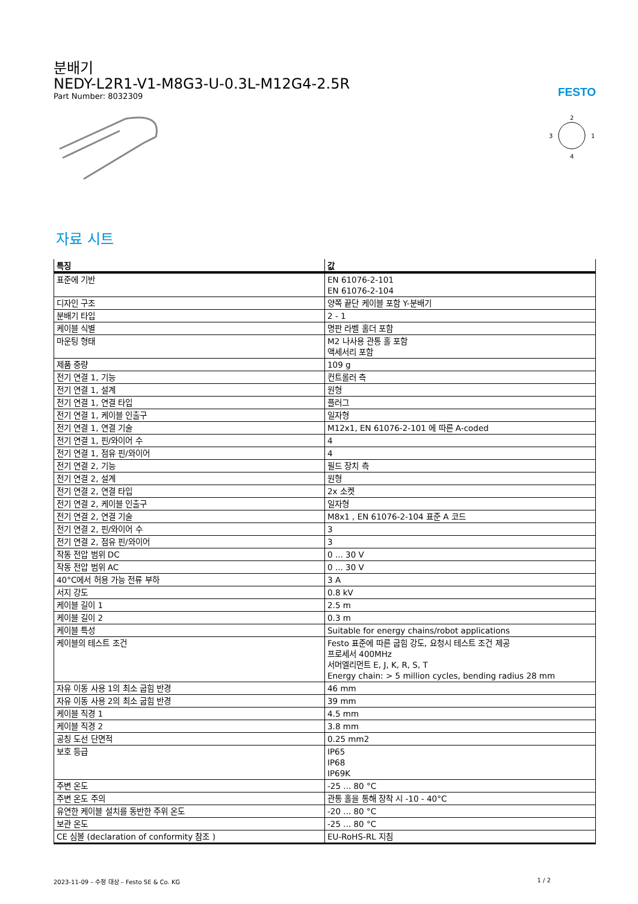분배기
NEDY-L2R1-V1-M8G3-U-0.3L-M12G4-2.5R
Part Number: 8032309
FESTO
2
3
1
4
자료 시트
| 특징 | 값 |
| --- | --- |
| 표준에 기반 | EN 61076-2-101 EN 61076-2-104 |
| 디자인 구조 | 양쪽 끝단 케이블 포함 Y-분배기 |
| 분배기 타입 | 2 - 1 |
| 케이블 식별 | 명판 라벨 홀더 포함 |
| 마운팅 형태 | M2 나사용 관통 홀 포함 액세서리 포함 |
| 제품 중량 | 109 g |
| 전기 연결 1, 기능 | 컨트롤러 측 |
| 전기 연결 1, 설계 | 원형 |
| 전기 연결 1, 연결 타입 | 플러그 |
| 전기 연결 1, 케이블 인출구 | 일자형 |
| 전기 연결 1, 연결 기술 | M12x1, EN 61076-2-101 에 따른 A-coded |
| 전기 연결 1, 핀/와이어 수 | 4 |
| 전기 연결 1, 점유 핀/와이어 | 4 |
| 전기 연결 2, 기능 | 필드 장치 측 |
| 전기 연결 2, 설계 | 원형 |
| 전기 연결 2, 연결 타입 | 2x 소켓 |
| 전기 연결 2, 케이블 인출구 | 일자형 |
| 전기 연결 2, 연결 기술 | M8x1 , EN 61076-2-104 표준 A 코드 |
| 전기 연결 2, 핀/와이어 수 | 3 |
| 전기 연결 2, 점유 핀/와이어 | 3 |
| 작동 전압 범위 DC | 0 ... 30 V |
| 작동 전압 범위 AC | 0 ... 30 V |
| 40°C에서 허용 가능 전류 부하 | 3 A |
| 서지 강도 | 0.8 kV |
| 케이블 길이 1 | 2.5 m |
| 케이블 길이 2 | 0.3 m |
| 케이블 특성 | Suitable for energy chains/robot applications |
| 케이블의 테스트 조건 | Festo 표준에 따른 굽힘 강도, 요청시 테스트 조건 제공 프로세서 400MHz 서머엘리먼트 E, J, K, R, S, T Energy chain: > 5 million cycles, bending radius 28 mm |
| 자유 이동 사용 1의 최소 굽힘 반경 | 46 mm |
| 자유 이동 사용 2의 최소 굽힘 반경 | 39 mm |
| 케이블 직경 1 | 4.5 mm |
| 케이블 직경 2 | 3.8 mm |
| 공칭 도선 단면적 | 0.25 mm2 |
| 보호 등급 | IP65 IP68 IP69K |
| 주변 온도 | -25 ... 80 °C |
| 주변 온도 주의 | 관통 홀을 통해 장착 시 -10 - 40°C |
| 유연한 케이블 설치를 동반한 주위 온도 | -20 ... 80 °C |
| 보관 온도 | -25 ... 80 °C |
| CE 심볼 (declaration of conformity 참조 ) | EU-RoHS-RL 지침 |
2023-11-09 – 수정 대상 – Festo SE & Co. KG 1 / 2